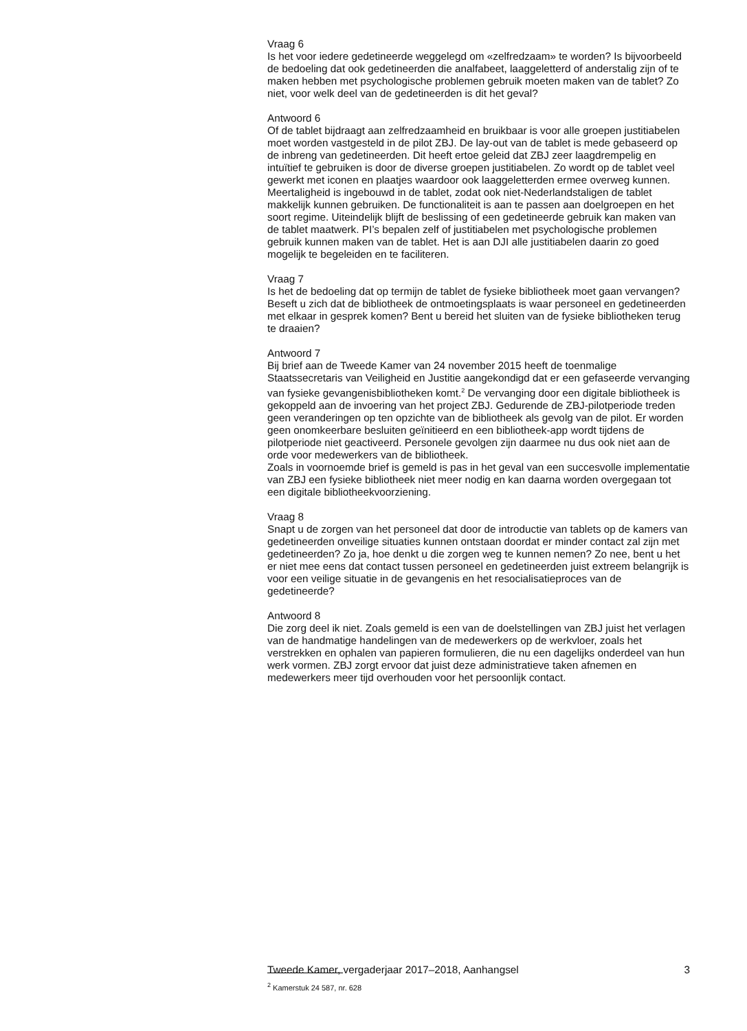Vraag 6
Is het voor iedere gedetineerde weggelegd om «zelfredzaam» te worden? Is bijvoorbeeld de bedoeling dat ook gedetineerden die analfabeet, laaggeletterd of anderstalig zijn of te maken hebben met psychologische problemen gebruik moeten maken van de tablet? Zo niet, voor welk deel van de gedetineerden is dit het geval?
Antwoord 6
Of de tablet bijdraagt aan zelfredzaamheid en bruikbaar is voor alle groepen justitiabelen moet worden vastgesteld in de pilot ZBJ. De lay-out van de tablet is mede gebaseerd op de inbreng van gedetineerden. Dit heeft ertoe geleid dat ZBJ zeer laagdrempelig en intuïtief te gebruiken is door de diverse groepen justitiabelen. Zo wordt op de tablet veel gewerkt met iconen en plaatjes waardoor ook laaggeletterden ermee overweg kunnen. Meertaligheid is ingebouwd in de tablet, zodat ook niet-Nederlandstaligen de tablet makkelijk kunnen gebruiken. De functionaliteit is aan te passen aan doelgroepen en het soort regime. Uiteindelijk blijft de beslissing of een gedetineerde gebruik kan maken van de tablet maatwerk. PI’s bepalen zelf of justitiabelen met psychologische problemen gebruik kunnen maken van de tablet. Het is aan DJI alle justitiabelen daarin zo goed mogelijk te begeleiden en te faciliteren.
Vraag 7
Is het de bedoeling dat op termijn de tablet de fysieke bibliotheek moet gaan vervangen? Beseft u zich dat de bibliotheek de ontmoetingsplaats is waar personeel en gedetineerden met elkaar in gesprek komen? Bent u bereid het sluiten van de fysieke bibliotheken terug te draaien?
Antwoord 7
Bij brief aan de Tweede Kamer van 24 november 2015 heeft de toenmalige Staatssecretaris van Veiligheid en Justitie aangekondigd dat er een gefaseerde vervanging van fysieke gevangenisbibliotheken komt.<sup>2</sup> De vervanging door een digitale bibliotheek is gekoppeld aan de invoering van het project ZBJ. Gedurende de ZBJ-pilotperiode treden geen veranderingen op ten opzichte van de bibliotheek als gevolg van de pilot. Er worden geen onomkeerbare besluiten geïnitieerd en een bibliotheek-app wordt tijdens de pilotperiode niet geactiveerd. Personele gevolgen zijn daarmee nu dus ook niet aan de orde voor medewerkers van de bibliotheek.
Zoals in voornoemde brief is gemeld is pas in het geval van een succesvolle implementatie van ZBJ een fysieke bibliotheek niet meer nodig en kan daarna worden overgegaan tot een digitale bibliotheekvoorziening.
Vraag 8
Snapt u de zorgen van het personeel dat door de introductie van tablets op de kamers van gedetineerden onveilige situaties kunnen ontstaan doordat er minder contact zal zijn met gedetineerden? Zo ja, hoe denkt u die zorgen weg te kunnen nemen? Zo nee, bent u het er niet mee eens dat contact tussen personeel en gedetineerden juist extreem belangrijk is voor een veilige situatie in de gevangenis en het resocialisatieproces van de gedetineerde?
Antwoord 8
Die zorg deel ik niet. Zoals gemeld is een van de doelstellingen van ZBJ juist het verlagen van de handmatige handelingen van de medewerkers op de werkvloer, zoals het verstrekken en ophalen van papieren formulieren, die nu een dagelijks onderdeel van hun werk vormen. ZBJ zorgt ervoor dat juist deze administratieve taken afnemen en medewerkers meer tijd overhouden voor het persoonlijk contact.
<sup>2</sup> Kamerstuk 24 587, nr. 628
Tweede Kamer, vergaderjaar 2017–2018, Aanhangsel 3